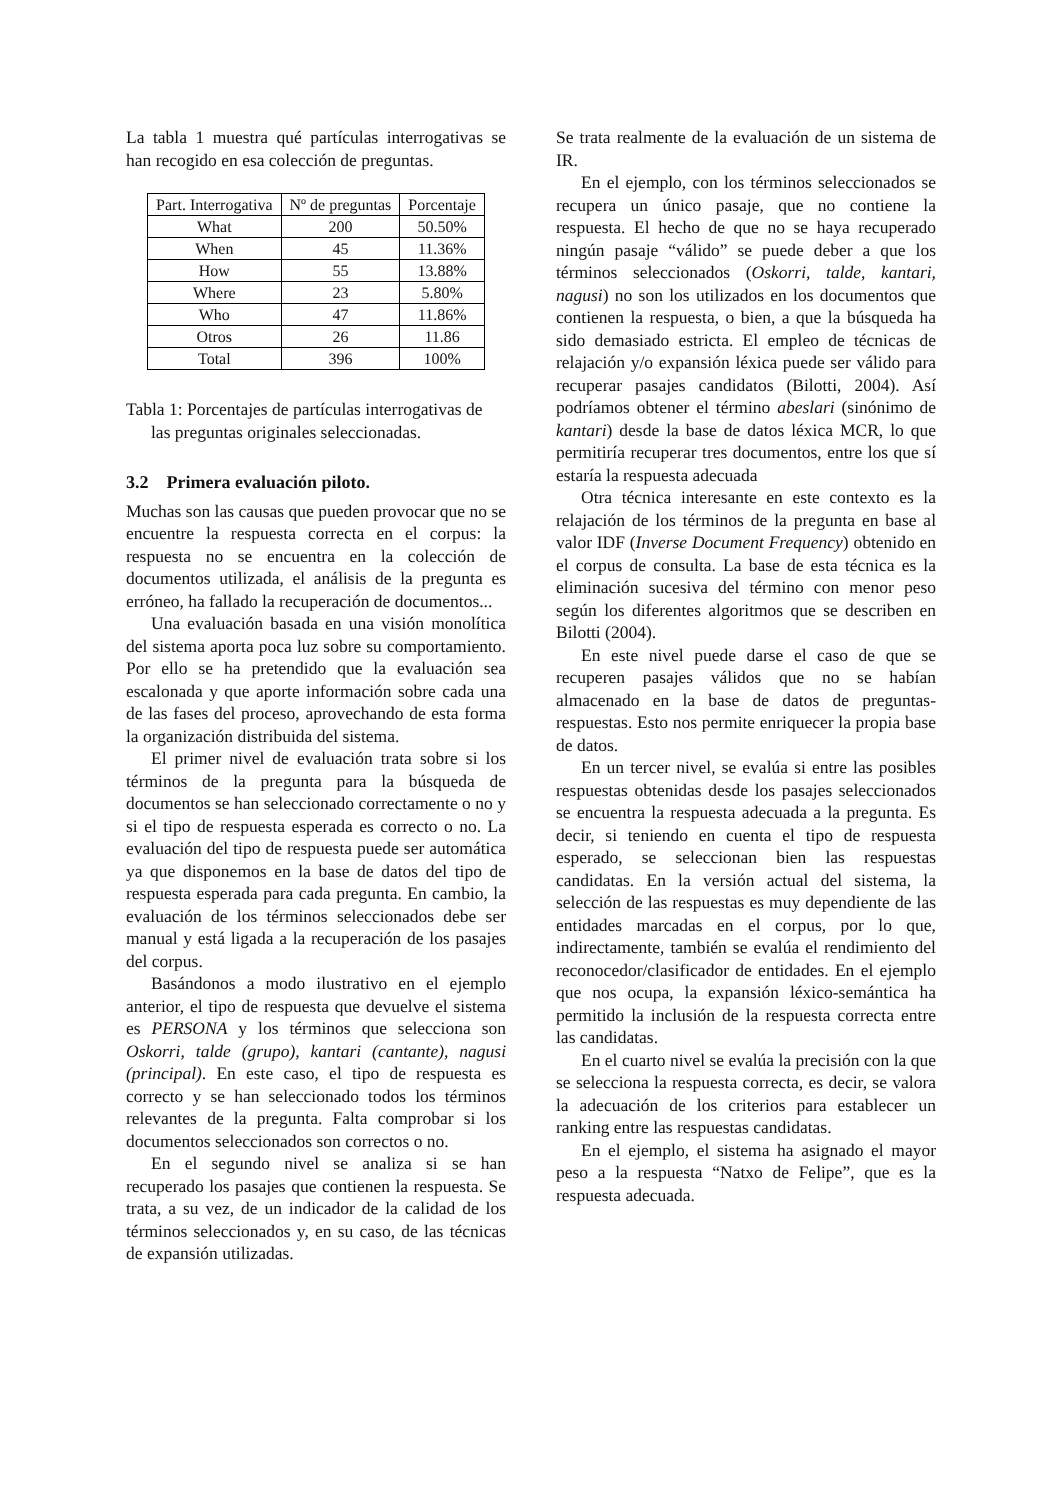La tabla 1 muestra qué partículas interrogativas se han recogido en esa colección de preguntas.
| Part. Interrogativa | Nº de preguntas | Porcentaje |
| --- | --- | --- |
| What | 200 | 50.50% |
| When | 45 | 11.36% |
| How | 55 | 13.88% |
| Where | 23 | 5.80% |
| Who | 47 | 11.86% |
| Otros | 26 | 11.86 |
| Total | 396 | 100% |
Tabla 1: Porcentajes de partículas interrogativas de las preguntas originales seleccionadas.
3.2 Primera evaluación piloto.
Muchas son las causas que pueden provocar que no se encuentre la respuesta correcta en el corpus: la respuesta no se encuentra en la colección de documentos utilizada, el análisis de la pregunta es erróneo, ha fallado la recuperación de documentos...
Una evaluación basada en una visión monolítica del sistema aporta poca luz sobre su comportamiento. Por ello se ha pretendido que la evaluación sea escalonada y que aporte información sobre cada una de las fases del proceso, aprovechando de esta forma la organización distribuida del sistema.
El primer nivel de evaluación trata sobre si los términos de la pregunta para la búsqueda de documentos se han seleccionado correctamente o no y si el tipo de respuesta esperada es correcto o no. La evaluación del tipo de respuesta puede ser automática ya que disponemos en la base de datos del tipo de respuesta esperada para cada pregunta. En cambio, la evaluación de los términos seleccionados debe ser manual y está ligada a la recuperación de los pasajes del corpus.
Basándonos a modo ilustrativo en el ejemplo anterior, el tipo de respuesta que devuelve el sistema es PERSONA y los términos que selecciona son Oskorri, talde (grupo), kantari (cantante), nagusi (principal). En este caso, el tipo de respuesta es correcto y se han seleccionado todos los términos relevantes de la pregunta. Falta comprobar si los documentos seleccionados son correctos o no.
En el segundo nivel se analiza si se han recuperado los pasajes que contienen la respuesta. Se trata, a su vez, de un indicador de la calidad de los términos seleccionados y, en su caso, de las técnicas de expansión utilizadas.
Se trata realmente de la evaluación de un sistema de IR.
En el ejemplo, con los términos seleccionados se recupera un único pasaje, que no contiene la respuesta. El hecho de que no se haya recuperado ningún pasaje “válido” se puede deber a que los términos seleccionados (Oskorri, talde, kantari, nagusi) no son los utilizados en los documentos que contienen la respuesta, o bien, a que la búsqueda ha sido demasiado estricta. El empleo de técnicas de relajación y/o expansión léxica puede ser válido para recuperar pasajes candidatos (Bilotti, 2004). Así podríamos obtener el término abeslari (sinónimo de kantari) desde la base de datos léxica MCR, lo que permitiría recuperar tres documentos, entre los que sí estaría la respuesta adecuada
Otra técnica interesante en este contexto es la relajación de los términos de la pregunta en base al valor IDF (Inverse Document Frequency) obtenido en el corpus de consulta. La base de esta técnica es la eliminación sucesiva del término con menor peso según los diferentes algoritmos que se describen en Bilotti (2004).
En este nivel puede darse el caso de que se recuperen pasajes válidos que no se habían almacenado en la base de datos de preguntas-respuestas. Esto nos permite enriquecer la propia base de datos.
En un tercer nivel, se evalúa si entre las posibles respuestas obtenidas desde los pasajes seleccionados se encuentra la respuesta adecuada a la pregunta. Es decir, si teniendo en cuenta el tipo de respuesta esperado, se seleccionan bien las respuestas candidatas. En la versión actual del sistema, la selección de las respuestas es muy dependiente de las entidades marcadas en el corpus, por lo que, indirectamente, también se evalúa el rendimiento del reconocedor/clasificador de entidades. En el ejemplo que nos ocupa, la expansión léxico-semántica ha permitido la inclusión de la respuesta correcta entre las candidatas.
En el cuarto nivel se evalúa la precisión con la que se selecciona la respuesta correcta, es decir, se valora la adecuación de los criterios para establecer un ranking entre las respuestas candidatas.
En el ejemplo, el sistema ha asignado el mayor peso a la respuesta “Natxo de Felipe”, que es la respuesta adecuada.